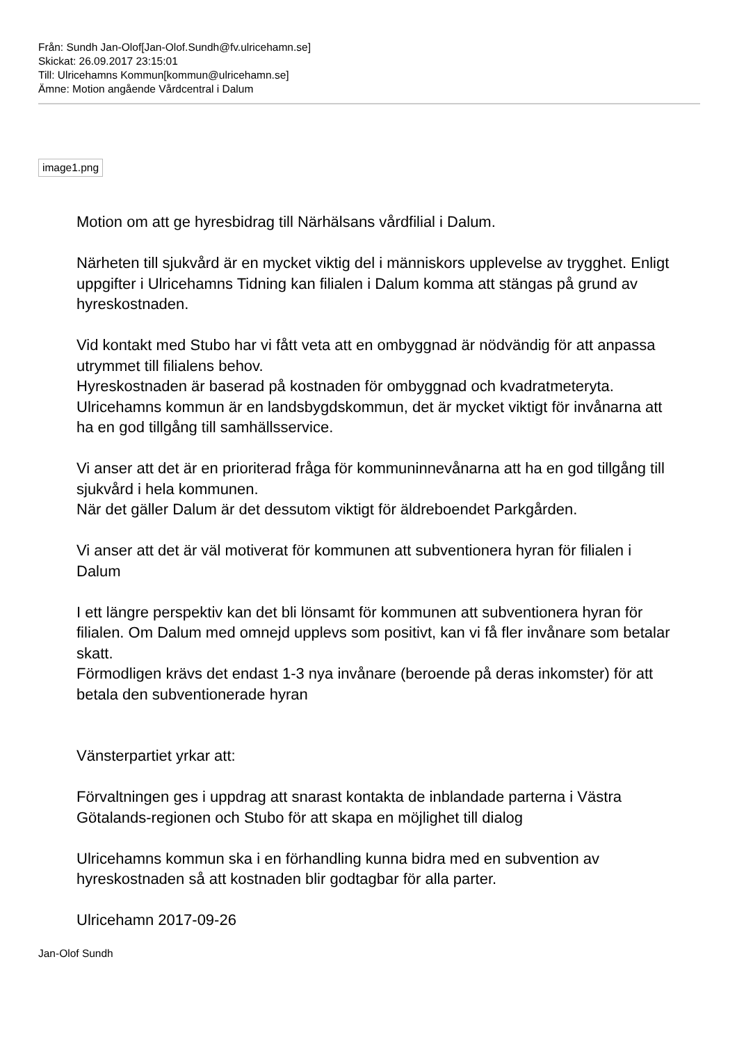Från: Sundh Jan-Olof[Jan-Olof.Sundh@fv.ulricehamn.se]
Skickat: 26.09.2017 23:15:01
Till: Ulricehamns Kommun[kommun@ulricehamn.se]
Ämne: Motion angående Vårdcentral i Dalum
image1.png
Motion om att ge hyresbidrag till Närhälsans vårdfilial i Dalum.
Närheten till sjukvård är en mycket viktig del i människors upplevelse av trygghet. Enligt uppgifter i Ulricehamns Tidning kan filialen i Dalum komma att stängas på grund av hyreskostnaden.
Vid kontakt med Stubo har vi fått veta att en ombyggnad är nödvändig för att anpassa utrymmet till filialens behov.
Hyreskostnaden är baserad på kostnaden för ombyggnad och kvadratmeteryta.
Ulricehamns kommun är en landsbygdskommun, det är mycket viktigt för invånarna att ha en god tillgång till samhällsservice.
Vi anser att det är en prioriterad fråga för kommuninnevånarna att ha en god tillgång till sjukvård i hela kommunen.
När det gäller Dalum är det dessutom viktigt för äldreboendet Parkgården.
Vi anser att det är väl motiverat för kommunen att subventionera hyran för filialen i Dalum
I ett längre perspektiv kan det bli lönsamt för kommunen att subventionera hyran för filialen. Om Dalum med omnejd upplevs som positivt, kan vi få fler invånare som betalar skatt.
Förmodligen krävs det endast 1-3 nya invånare (beroende på deras inkomster) för att betala den subventionerade hyran
Vänsterpartiet yrkar att:
Förvaltningen ges i uppdrag att snarast kontakta de inblandade parterna i Västra Götalands-regionen och Stubo för att skapa en möjlighet till dialog
Ulricehamns kommun ska i en förhandling kunna bidra med en subvention av hyreskostnaden så att kostnaden blir godtagbar för alla parter.
Ulricehamn 2017-09-26
Jan-Olof Sundh